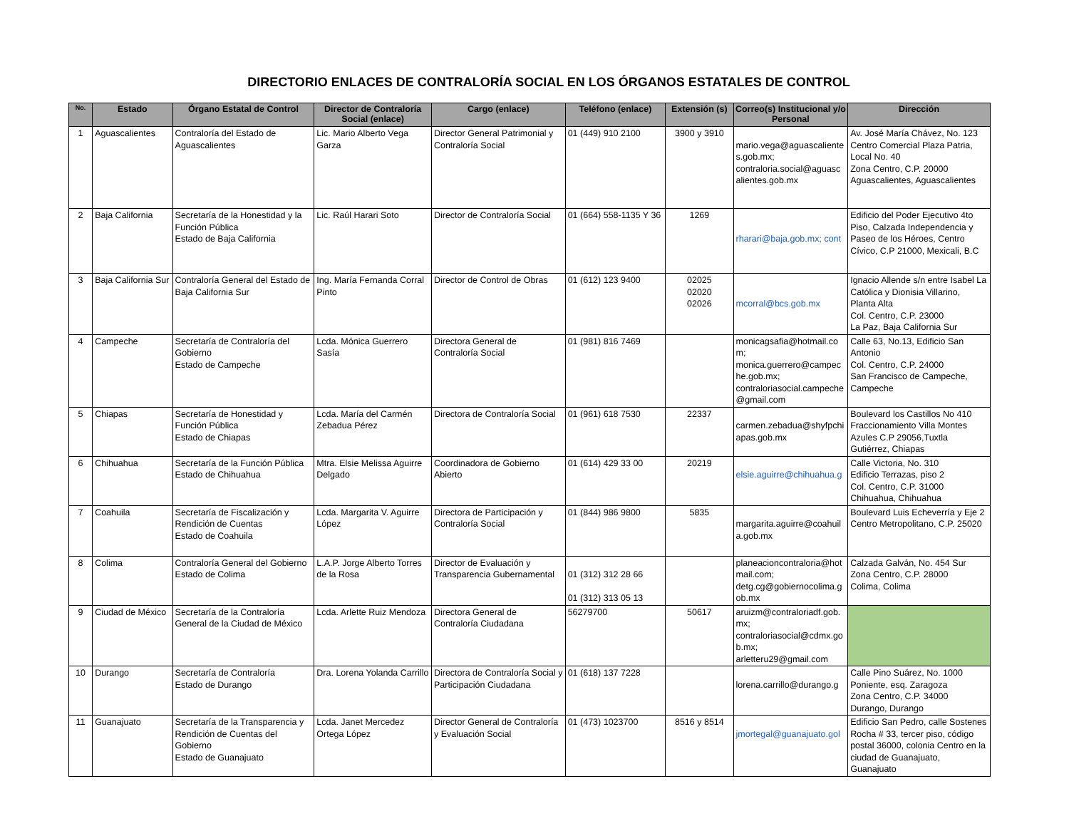DIRECTORIO ENLACES DE CONTRALORÍA SOCIAL EN LOS ÓRGANOS ESTATALES DE CONTROL
| No. | Estado | Órgano Estatal de Control | Director de Contraloría Social (enlace) | Cargo (enlace) | Teléfono (enlace) | Extensión (s) | Correo(s) Institucional y/o Personal | Dirección |
| --- | --- | --- | --- | --- | --- | --- | --- | --- |
| 1 | Aguascalientes | Contraloría del Estado de Aguascalientes | Lic. Mario Alberto Vega Garza | Director General Patrimonial y Contraloría Social | 01 (449) 910 2100 | 3900 y 3910 | mario.vega@aguascalientes.gob.mx; contraloria.social@aguascalientes.gob.mx | Av. José María Chávez, No. 123 Centro Comercial Plaza Patria, Local No. 40 Zona Centro, C.P. 20000 Aguascalientes, Aguascalientes |
| 2 | Baja California | Secretaría de la Honestidad y la Función Pública Estado de Baja California | Lic. Raúl Harari Soto | Director de Contraloría Social | 01 (664) 558-1135 Y 36 | 1269 | rharari@baja.gob.mx; cont | Edificio del Poder Ejecutivo 4to Piso, Calzada Independencia y Paseo de los Héroes, Centro Cívico, C.P 21000, Mexicali, B.C |
| 3 | Baja California Sur | Contraloría General del Estado de Baja California Sur | Ing. María Fernanda Corral Pinto | Director de Control de Obras | 01 (612) 123 9400 | 02025 02020 02026 | mcorral@bcs.gob.mx | Ignacio Allende s/n entre Isabel La Católica y Dionisia Villarino, Planta Alta Col. Centro, C.P. 23000 La Paz, Baja California Sur |
| 4 | Campeche | Secretaría de Contraloría del Gobierno Estado de Campeche | Lcda. Mónica Guerrero Sasía | Directora General de Contraloría Social | 01 (981) 816 7469 | | monicagsafia@hotmail.com; monica.guerrero@campeche.gob.mx; contraloriasocial.campeche@gmail.com | Calle 63, No.13, Edificio San Antonio Col. Centro, C.P. 24000 San Francisco de Campeche, Campeche |
| 5 | Chiapas | Secretaría de Honestidad y Función Pública Estado de Chiapas | Lcda. María del Carmén Zebadua Pérez | Directora de Contraloría Social | 01 (961) 618 7530 | 22337 | carmen.zebadua@shyfpchiapas.gob.mx | Boulevard los Castillos No 410 Fraccionamiento Villa Montes Azules C.P 29056,Tuxtla Gutiérrez, Chiapas |
| 6 | Chihuahua | Secretaría de la Función Pública Estado de Chihuahua | Mtra. Elsie Melissa Aguirre Delgado | Coordinadora de Gobierno Abierto | 01 (614) 429 33 00 | 20219 | elsie.aguirre@chihuahua.g | Calle Victoria, No. 310 Edificio Terrazas, piso 2 Col. Centro, C.P. 31000 Chihuahua, Chihuahua |
| 7 | Coahuila | Secretaría de Fiscalización y Rendición de Cuentas Estado de Coahuila | Lcda. Margarita V. Aguirre López | Directora de Participación y Contraloría Social | 01 (844) 986 9800 | 5835 | margarita.aguirre@coahuila.gob.mx | Boulevard Luis Echeverría y Eje 2 Centro Metropolitano, C.P. 25020 |
| 8 | Colima | Contraloría General del Gobierno Estado de Colima | L.A.P. Jorge Alberto Torres de la Rosa | Director de Evaluación y Transparencia Gubernamental | 01 (312) 312 28 66 01 (312) 313 05 13 | | planeacioncontraloria@hotmail.com; detg.cg@gobiernocolima.gob.mx | Calzada Galván, No. 454 Sur Zona Centro, C.P. 28000 Colima, Colima |
| 9 | Ciudad de México | Secretaría de la Contraloría General de la Ciudad de México | Lcda. Arlette Ruiz Mendoza | Directora General de Contraloría Ciudadana | 56279700 | 50617 | aruizm@contraloriadf.gob.mx; contraloriasocial@cdmx.gob.mx; arletteru29@gmail.com | |
| 10 | Durango | Secretaría de Contraloría Estado de Durango | Dra. Lorena Yolanda Carrillo | Directora de Contraloría Social y Participación Ciudadana | 01 (618) 137 7228 | | lorena.carrillo@durango.g | Calle Pino Suárez, No. 1000 Poniente, esq. Zaragoza Zona Centro, C.P. 34000 Durango, Durango |
| 11 | Guanajuato | Secretaría de la Transparencia y Rendición de Cuentas del Gobierno Estado de Guanajuato | Lcda. Janet Mercedez Ortega López | Director General de Contraloría y Evaluación Social | 01 (473) 1023700 | 8516 y 8514 | jmortegal@guanajuato.gol | Edificio San Pedro, calle Sostenes Rocha # 33, tercer piso, código postal 36000, colonia Centro en la ciudad de Guanajuato, Guanajuato |